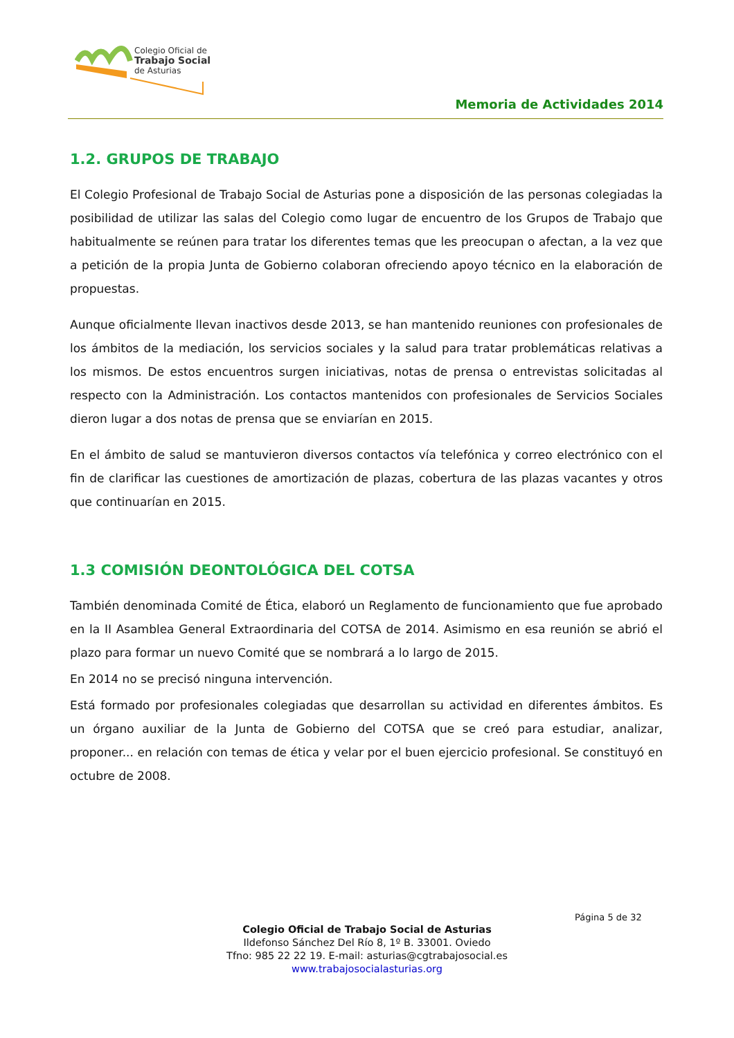Colegio Oficial de
Trabajo Social
de Asturias
Memoria de Actividades 2014
1.2. GRUPOS DE TRABAJO
El Colegio Profesional de Trabajo Social de Asturias pone a disposición de las personas colegiadas la posibilidad de utilizar las salas del Colegio como lugar de encuentro de los Grupos de Trabajo que habitualmente se reúnen para tratar los diferentes temas que les preocupan o afectan, a la vez que a petición de la propia Junta de Gobierno colaboran ofreciendo apoyo técnico en la elaboración de propuestas.
Aunque oficialmente llevan inactivos desde 2013, se han mantenido reuniones con profesionales de los ámbitos de la mediación, los servicios sociales y la salud para tratar problemáticas relativas a los mismos. De estos encuentros surgen iniciativas, notas de prensa o entrevistas solicitadas al respecto con la Administración. Los contactos mantenidos con profesionales de Servicios Sociales dieron lugar a dos notas de prensa que se enviarían en 2015.
En el ámbito de salud se mantuvieron diversos contactos vía telefónica y correo electrónico con el fin de clarificar las cuestiones de amortización de plazas, cobertura de las plazas vacantes y otros que continuarían en 2015.
1.3 COMISIÓN DEONTOLÓGICA DEL COTSA
También denominada Comité de Ética, elaboró un Reglamento de funcionamiento que fue aprobado en la II Asamblea General Extraordinaria del COTSA de 2014. Asimismo en esa reunión se abrió el plazo para formar un nuevo Comité que se nombrará a lo largo de 2015.
En 2014 no se precisó ninguna intervención.
Está formado por profesionales colegiadas que desarrollan su actividad en diferentes ámbitos. Es un órgano auxiliar de la Junta de Gobierno del COTSA que se creó para estudiar, analizar, proponer... en relación con temas de ética y velar por el buen ejercicio profesional. Se constituyó en octubre de 2008.
Página 5 de 32
Colegio Oficial de Trabajo Social de Asturias
Ildefonso Sánchez Del Río 8, 1º B. 33001. Oviedo
Tfno: 985 22 22 19. E-mail: asturias@cgtrabajosocial.es
www.trabajosocialasturias.org